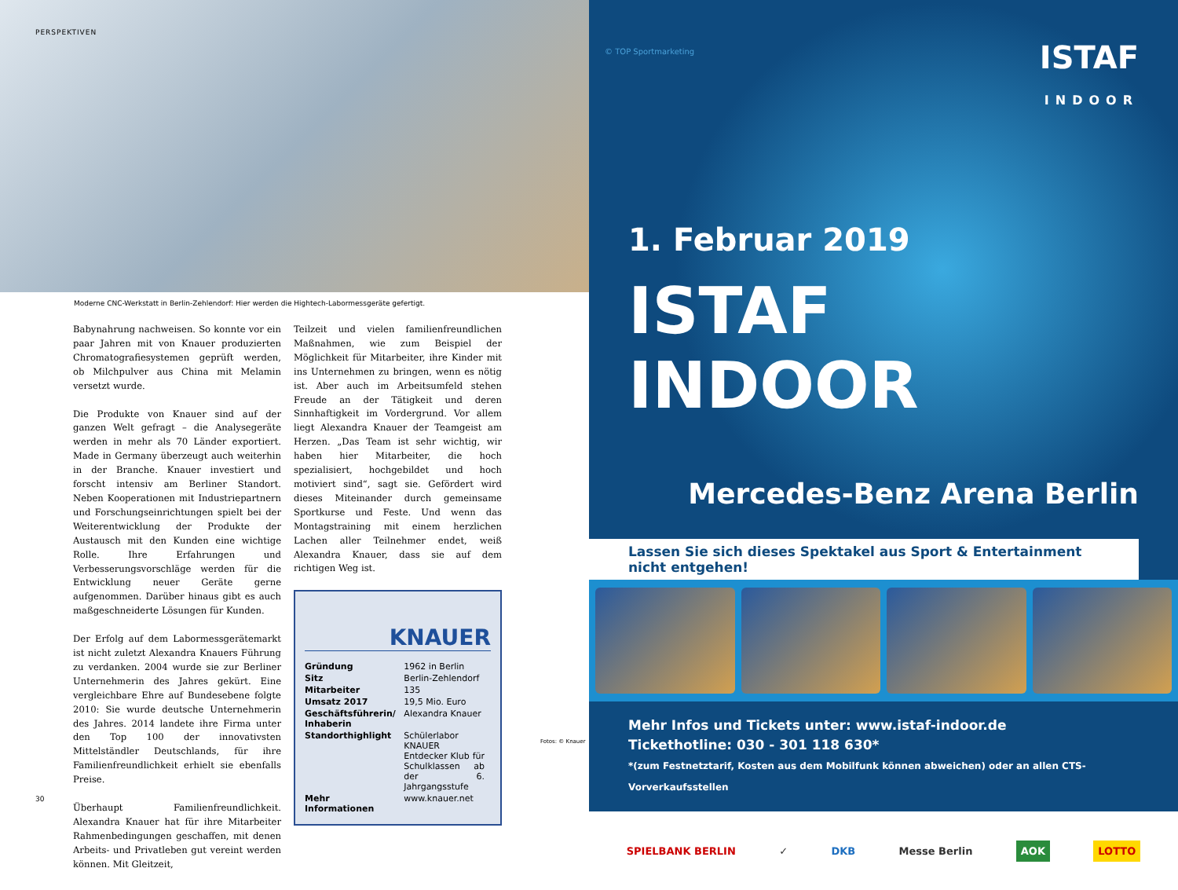PERSPEKTIVEN
Moderne CNC-Werkstatt in Berlin-Zehlendorf: Hier werden die Hightech-Labormessgeräte gefertigt.
Babynahrung nachweisen. So konnte vor ein paar Jahren mit von Knauer produzierten Chromatografiesystemen geprüft werden, ob Milchpulver aus China mit Melamin versetzt wurde.
Die Produkte von Knauer sind auf der ganzen Welt gefragt – die Analysegeräte werden in mehr als 70 Länder exportiert. Made in Germany überzeugt auch weiterhin in der Branche. Knauer investiert und forscht intensiv am Berliner Standort. Neben Kooperationen mit Industriepartnern und Forschungseinrichtungen spielt bei der Weiterentwicklung der Produkte der Austausch mit den Kunden eine wichtige Rolle. Ihre Erfahrungen und Verbesserungsvorschläge werden für die Entwicklung neuer Geräte gerne aufgenommen. Darüber hinaus gibt es auch maßgeschneiderte Lösungen für Kunden.
Der Erfolg auf dem Labormessgerätemarkt ist nicht zuletzt Alexandra Knauers Führung zu verdanken. 2004 wurde sie zur Berliner Unternehmerin des Jahres gekürt. Eine vergleichbare Ehre auf Bundesebene folgte 2010: Sie wurde deutsche Unternehmerin des Jahres. 2014 landete ihre Firma unter den Top 100 der innovativsten Mittelständler Deutschlands, für ihre Familienfreundlichkeit erhielt sie ebenfalls Preise.
Überhaupt Familienfreundlichkeit. Alexandra Knauer hat für ihre Mitarbeiter Rahmenbedingungen geschaffen, mit denen Arbeits- und Privatleben gut vereint werden können. Mit Gleitzeit,
Teilzeit und vielen familienfreundlichen Maßnahmen, wie zum Beispiel der Möglichkeit für Mitarbeiter, ihre Kinder mit ins Unternehmen zu bringen, wenn es nötig ist. Aber auch im Arbeitsumfeld stehen Freude an der Tätigkeit und deren Sinnhaftigkeit im Vordergrund. Vor allem liegt Alexandra Knauer der Teamgeist am Herzen. „Das Team ist sehr wichtig, wir haben hier Mitarbeiter, die hoch spezialisiert, hochgebildet und hoch motiviert sind“, sagt sie. Gefördert wird dieses Miteinander durch gemeinsame Sportkurse und Feste. Und wenn das Montagstraining mit einem herzlichen Lachen aller Teilnehmer endet, weiß Alexandra Knauer, dass sie auf dem richtigen Weg ist.
KNAUER
| Gründung | 1962 in Berlin |
| Sitz | Berlin-Zehlendorf |
| Mitarbeiter | 135 |
| Umsatz 2017 | 19,5 Mio. Euro |
| Geschäftsführerin/ Inhaberin | Alexandra Knauer |
| Standorthighlight | Schülerlabor KNAUER Entdecker Klub für Schulklassen ab der 6. Jahrgangsstufe |
| Mehr Informationen | www.knauer.net |
Fotos: © Knauer
30
© TOP Sportmarketing
ISTAF
INDOOR
1. Februar 2019
ISTAF INDOOR
Mercedes-Benz Arena Berlin
Lassen Sie sich dieses Spektakel aus Sport & Entertainment nicht entgehen!
Mehr Infos und Tickets unter: www.istaf-indoor.de
Tickethotline: 030 - 301 118 630*
*(zum Festnetztarif, Kosten aus dem Mobilfunk können abweichen) oder an allen CTS-Vorverkaufsstellen
SPIELBANK BERLIN ✓ DKB Messe Berlin AOK LOTTO